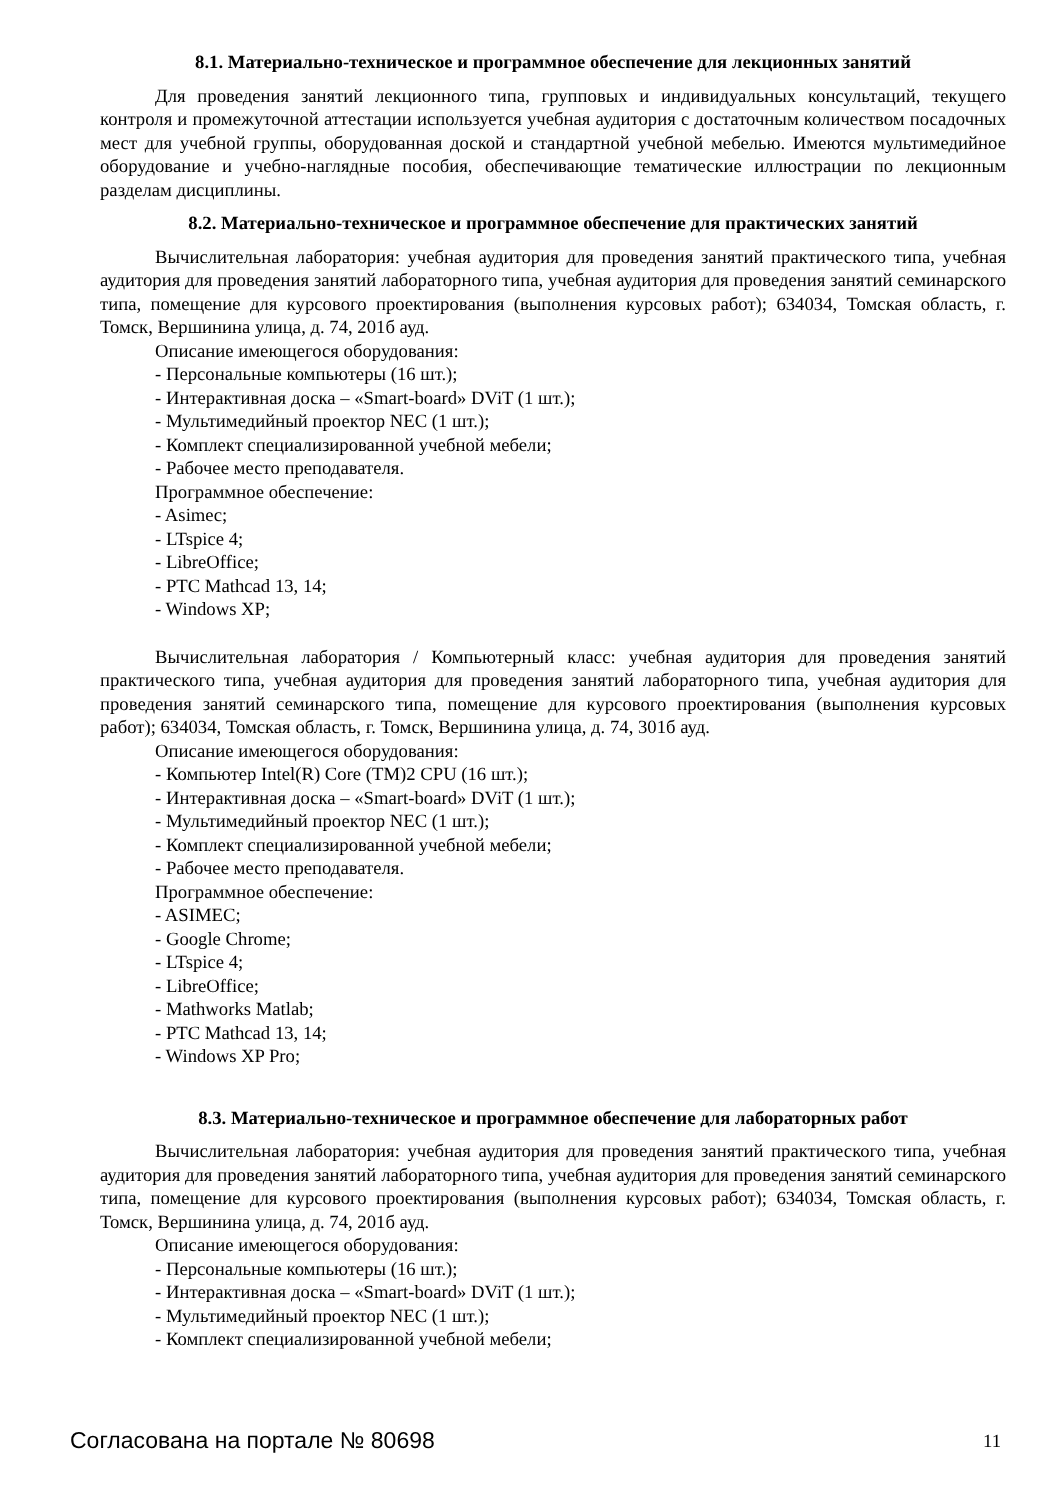8.1. Материально-техническое и программное обеспечение для лекционных занятий
Для проведения занятий лекционного типа, групповых и индивидуальных консультаций, текущего контроля и промежуточной аттестации используется учебная аудитория с достаточным количеством посадочных мест для учебной группы, оборудованная доской и стандартной учебной мебелью. Имеются мультимедийное оборудование и учебно-наглядные пособия, обеспечивающие тематические иллюстрации по лекционным разделам дисциплины.
8.2. Материально-техническое и программное обеспечение для практических занятий
Вычислительная лаборатория: учебная аудитория для проведения занятий практического типа, учебная аудитория для проведения занятий лабораторного типа, учебная аудитория для проведения занятий семинарского типа, помещение для курсового проектирования (выполнения курсовых работ); 634034, Томская область, г. Томск, Вершинина улица, д. 74, 201б ауд.
Описание имеющегося оборудования:
- Персональные компьютеры (16 шт.);
- Интерактивная доска – «Smart-board» DViT (1 шт.);
- Мультимедийный проектор NEC (1 шт.);
- Комплект специализированной учебной мебели;
- Рабочее место преподавателя.
Программное обеспечение:
- Asimec;
- LTspice 4;
- LibreOffice;
- PTC Mathcad 13, 14;
- Windows XP;
Вычислительная лаборатория / Компьютерный класс: учебная аудитория для проведения занятий практического типа, учебная аудитория для проведения занятий лабораторного типа, учебная аудитория для проведения занятий семинарского типа, помещение для курсового проектирования (выполнения курсовых работ); 634034, Томская область, г. Томск, Вершинина улица, д. 74, 301б ауд.
Описание имеющегося оборудования:
- Компьютер Intel(R) Core (TM)2 CPU (16 шт.);
- Интерактивная доска – «Smart-board» DViT (1 шт.);
- Мультимедийный проектор NEC (1 шт.);
- Комплект специализированной учебной мебели;
- Рабочее место преподавателя.
Программное обеспечение:
- ASIMEC;
- Google Chrome;
- LTspice 4;
- LibreOffice;
- Mathworks Matlab;
- PTC Mathcad 13, 14;
- Windows XP Pro;
8.3. Материально-техническое и программное обеспечение для лабораторных работ
Вычислительная лаборатория: учебная аудитория для проведения занятий практического типа, учебная аудитория для проведения занятий лабораторного типа, учебная аудитория для проведения занятий семинарского типа, помещение для курсового проектирования (выполнения курсовых работ); 634034, Томская область, г. Томск, Вершинина улица, д. 74, 201б ауд.
Описание имеющегося оборудования:
- Персональные компьютеры (16 шт.);
- Интерактивная доска – «Smart-board» DViT (1 шт.);
- Мультимедийный проектор NEC (1 шт.);
- Комплект специализированной учебной мебели;
Согласована на портале № 80698 11